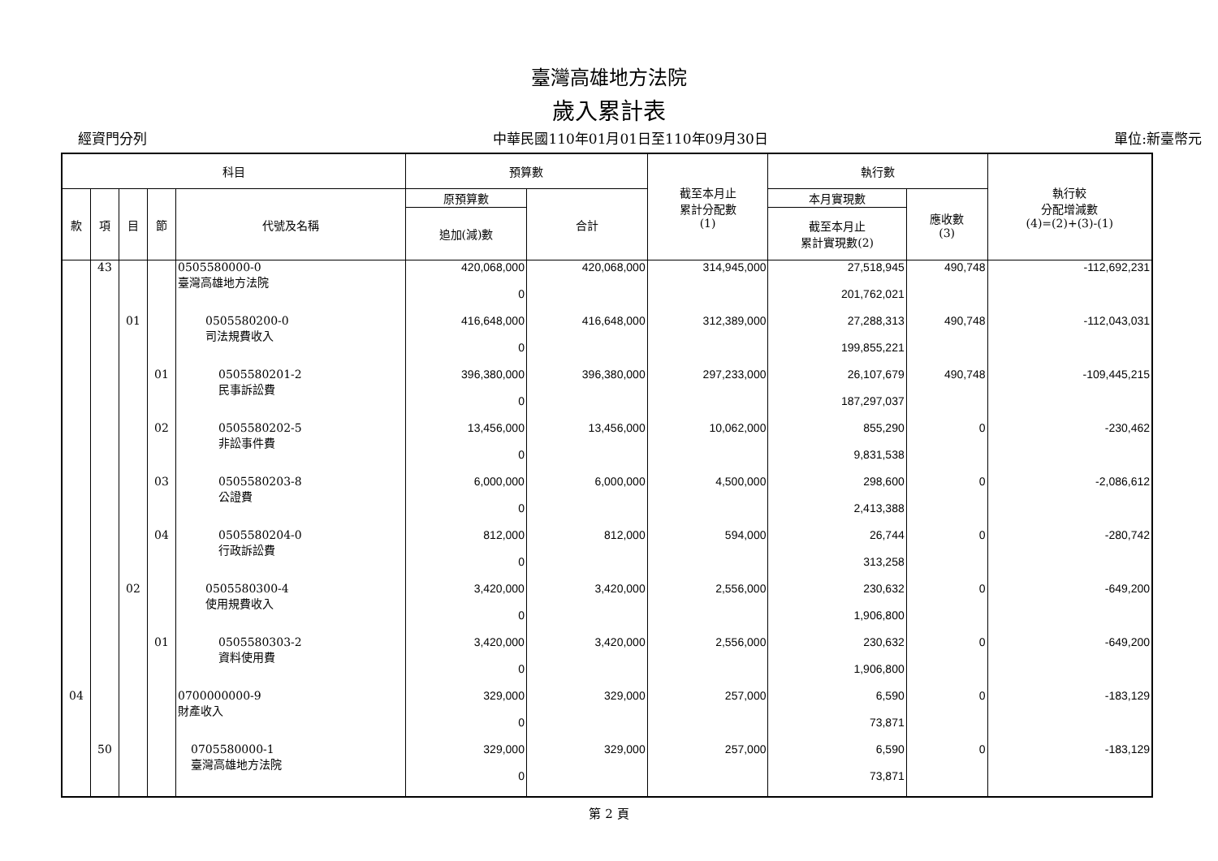臺灣高雄地方法院
歲入累計表
經資門分列 中華民國110年01月01日至110年09月30日 單位:新臺幣元
| 科目 | | | | | 預算數 | | 截至本月止 累計分配數 (1) | 執行數 | | 執行較 分配增減數 (4)=(2)+(3)-(1) |
| --- | --- | --- | --- | --- | --- | --- | --- | --- | --- | --- |
| 款 | 項 | 目 | 節 | 代號及名稱 | 原預算數 | 合計 | | 本月實現數 | 應收數 (3) | |
| | | | | | 追加(減)數 | | | 截至本月止 累計實現數(2) | | |
| | 43 | | | 0505580000-0 臺灣高雄地方法院 | 420,068,000 | 420,068,000 | 314,945,000 | 27,518,945 | 490,748 | -112,692,231 |
| | | | | | 0 | | | 201,762,021 | | |
| | | 01 | | 0505580200-0 司法規費收入 | 416,648,000 | 416,648,000 | 312,389,000 | 27,288,313 | 490,748 | -112,043,031 |
| | | | | | 0 | | | 199,855,221 | | |
| | | | 01 | 0505580201-2 民事訴訟費 | 396,380,000 | 396,380,000 | 297,233,000 | 26,107,679 | 490,748 | -109,445,215 |
| | | | | | 0 | | | 187,297,037 | | |
| | | | 02 | 0505580202-5 非訟事件費 | 13,456,000 | 13,456,000 | 10,062,000 | 855,290 | 0 | -230,462 |
| | | | | | 0 | | | 9,831,538 | | |
| | | | 03 | 0505580203-8 公證費 | 6,000,000 | 6,000,000 | 4,500,000 | 298,600 | 0 | -2,086,612 |
| | | | | | 0 | | | 2,413,388 | | |
| | | | 04 | 0505580204-0 行政訴訟費 | 812,000 | 812,000 | 594,000 | 26,744 | 0 | -280,742 |
| | | | | | 0 | | | 313,258 | | |
| | | 02 | | 0505580300-4 使用規費收入 | 3,420,000 | 3,420,000 | 2,556,000 | 230,632 | 0 | -649,200 |
| | | | | | 0 | | | 1,906,800 | | |
| | | | 01 | 0505580303-2 資料使用費 | 3,420,000 | 3,420,000 | 2,556,000 | 230,632 | 0 | -649,200 |
| | | | | | 0 | | | 1,906,800 | | |
| 04 | | | | 0700000000-9 財產收入 | 329,000 | 329,000 | 257,000 | 6,590 | 0 | -183,129 |
| | | | | | 0 | | | 73,871 | | |
| | 50 | | | 0705580000-1 臺灣高雄地方法院 | 329,000 | 329,000 | 257,000 | 6,590 | 0 | -183,129 |
| | | | | | 0 | | | 73,871 | | |
第 2 頁